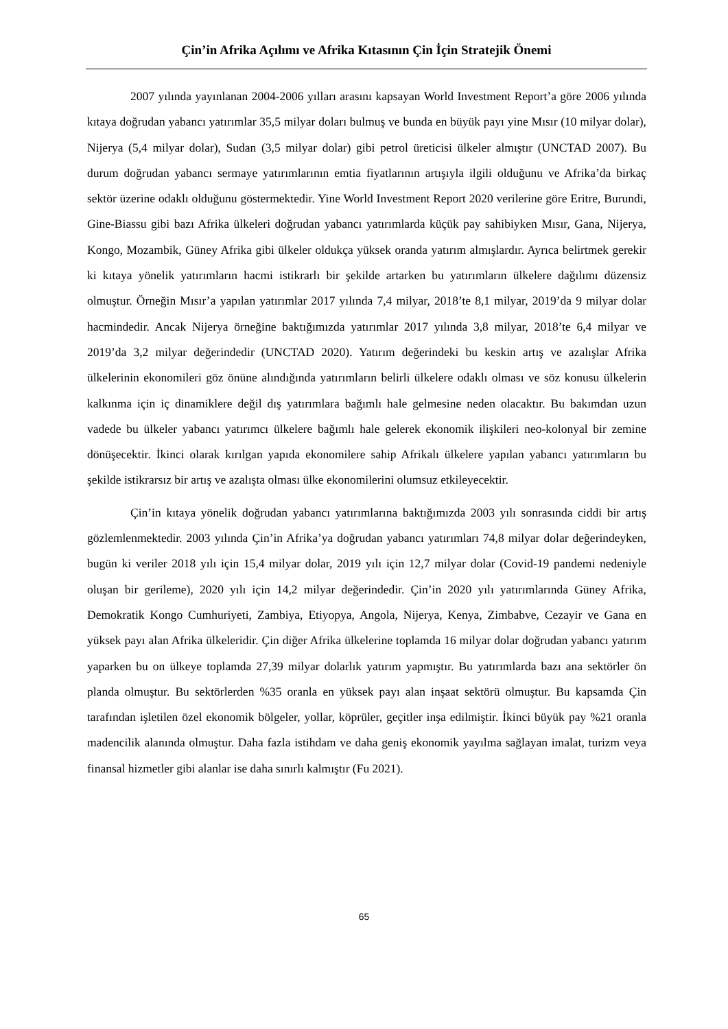Çin’in Afrika Açılımı ve Afrika Kıtasının Çin İçin Stratejik Önemi
2007 yılında yayınlanan 2004-2006 yılları arasını kapsayan World Investment Report’a göre 2006 yılında kıtaya doğrudan yabancı yatırımlar 35,5 milyar doları bulmuş ve bunda en büyük payı yine Mısır (10 milyar dolar), Nijerya (5,4 milyar dolar), Sudan (3,5 milyar dolar) gibi petrol üreticisi ülkeler almıştır (UNCTAD 2007). Bu durum doğrudan yabancı sermaye yatırımlarının emtia fiyatlarının artışıyla ilgili olduğunu ve Afrika’da birkaç sektör üzerine odaklı olduğunu göstermektedir. Yine World Investment Report 2020 verilerine göre Eritre, Burundi, Gine-Biassu gibi bazı Afrika ülkeleri doğrudan yabancı yatırımlarda küçük pay sahibiyken Mısır, Gana, Nijerya, Kongo, Mozambik, Güney Afrika gibi ülkeler oldukça yüksek oranda yatırım almışlardır. Ayrıca belirtmek gerekir ki kıtaya yönelik yatırımların hacmi istikrarlı bir şekilde artarken bu yatırımların ülkelere dağılımı düzensiz olmuştur. Örneğin Mısır’a yapılan yatırımlar 2017 yılında 7,4 milyar, 2018’te 8,1 milyar, 2019’da 9 milyar dolar hacmindedir. Ancak Nijerya örneğine baktığımızda yatırımlar 2017 yılında 3,8 milyar, 2018’te 6,4 milyar ve 2019’da 3,2 milyar değerindedir (UNCTAD 2020). Yatırım değerindeki bu keskin artış ve azalışlar Afrika ülkelerinin ekonomileri göz önüne alındığında yatırımların belirli ülkelere odaklı olması ve söz konusu ülkelerin kalkınma için iç dinamiklere değil dış yatırımlara bağımlı hale gelmesine neden olacaktır. Bu bakımdan uzun vadede bu ülkeler yabancı yatırımcı ülkelere bağımlı hale gelerek ekonomik ilişkileri neo-kolonyal bir zemine dönüşecektir. İkinci olarak kırılgan yapıda ekonomilere sahip Afrikalı ülkelere yapılan yabancı yatırımların bu şekilde istikrarsız bir artış ve azalışta olması ülke ekonomilerini olumsuz etkileyecektir.
Çin’in kıtaya yönelik doğrudan yabancı yatırımlarına baktığımızda 2003 yılı sonrasında ciddi bir artış gözlemlenmektedir. 2003 yılında Çin’in Afrika’ya doğrudan yabancı yatırımları 74,8 milyar dolar değerindeyken, bugün ki veriler 2018 yılı için 15,4 milyar dolar, 2019 yılı için 12,7 milyar dolar (Covid-19 pandemi nedeniyle oluşan bir gerileme), 2020 yılı için 14,2 milyar değerindedir. Çin’in 2020 yılı yatırımlarında Güney Afrika, Demokratik Kongo Cumhuriyeti, Zambiya, Etiyopya, Angola, Nijerya, Kenya, Zimbabve, Cezayir ve Gana en yüksek payı alan Afrika ülkeleridir. Çin diğer Afrika ülkelerine toplamda 16 milyar dolar doğrudan yabancı yatırım yaparken bu on ülkeye toplamda 27,39 milyar dolarlık yatırım yapmıştır. Bu yatırımlarda bazı ana sektörler ön planda olmuştur. Bu sektörlerden %35 oranla en yüksek payı alan inşaat sektörü olmuştur. Bu kapsamda Çin tarafından işletilen özel ekonomik bölgeler, yollar, köprüler, geçitler inşa edilmiştir. İkinci büyük pay %21 oranla madencilik alanında olmuştur. Daha fazla istihdam ve daha geniş ekonomik yayılma sağlayan imalat, turizm veya finansal hizmetler gibi alanlar ise daha sınırlı kalmıştır (Fu 2021).
65